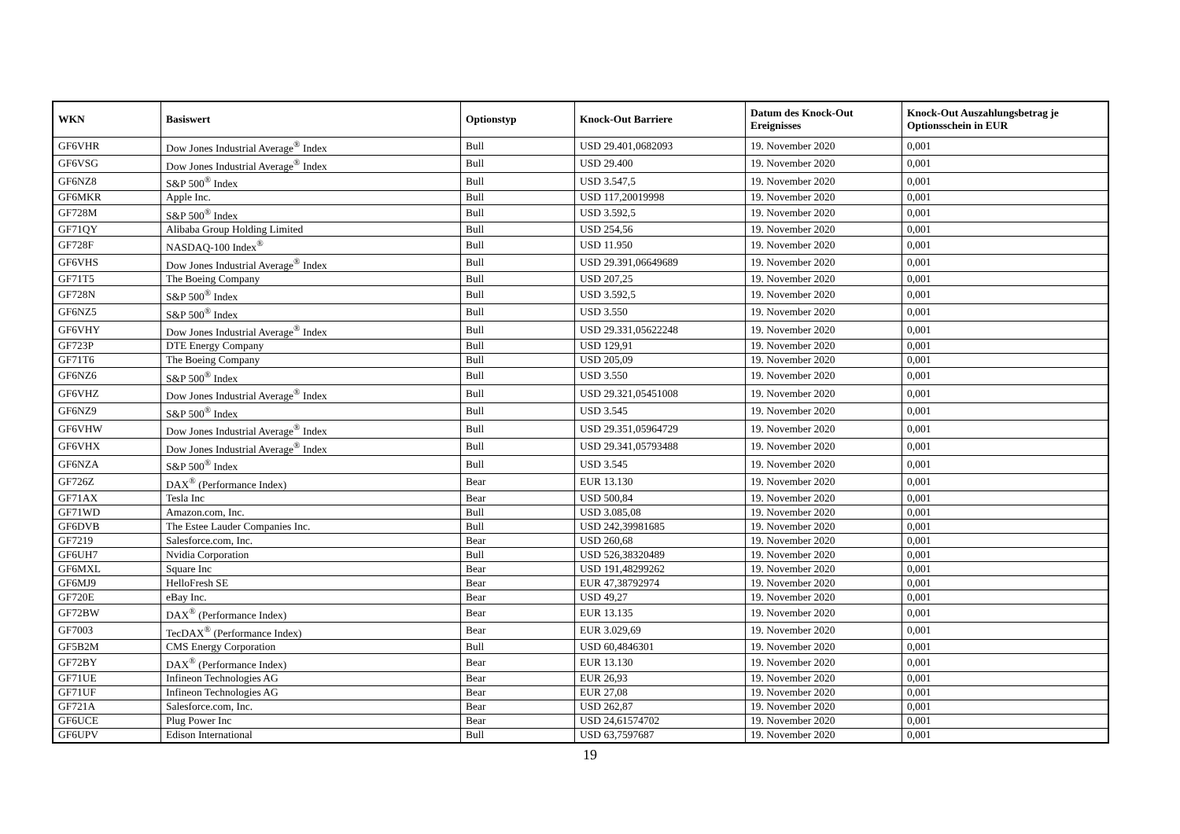| WKN | Basiswert | Optionstyp | Knock-Out Barriere | Datum des Knock-Out Ereignisses | Knock-Out Auszahlungsbetrag je Optionsschein in EUR |
| --- | --- | --- | --- | --- | --- |
| GF6VHR | Dow Jones Industrial Average<sup>®</sup> Index | Bull | USD 29.401,0682093 | 19. November 2020 | 0,001 |
| GF6VSG | Dow Jones Industrial Average<sup>®</sup> Index | Bull | USD 29.400 | 19. November 2020 | 0,001 |
| GF6NZ8 | S&P 500<sup>®</sup> Index | Bull | USD 3.547,5 | 19. November 2020 | 0,001 |
| GF6MKR | Apple Inc. | Bull | USD 117,20019998 | 19. November 2020 | 0,001 |
| GF728M | S&P 500<sup>®</sup> Index | Bull | USD 3.592,5 | 19. November 2020 | 0,001 |
| GF71QY | Alibaba Group Holding Limited | Bull | USD 254,56 | 19. November 2020 | 0,001 |
| GF728F | NASDAQ-100 Index<sup>®</sup> | Bull | USD 11.950 | 19. November 2020 | 0,001 |
| GF6VHS | Dow Jones Industrial Average<sup>®</sup> Index | Bull | USD 29.391,06649689 | 19. November 2020 | 0,001 |
| GF71T5 | The Boeing Company | Bull | USD 207,25 | 19. November 2020 | 0,001 |
| GF728N | S&P 500<sup>®</sup> Index | Bull | USD 3.592,5 | 19. November 2020 | 0,001 |
| GF6NZ5 | S&P 500<sup>®</sup> Index | Bull | USD 3.550 | 19. November 2020 | 0,001 |
| GF6VHY | Dow Jones Industrial Average<sup>®</sup> Index | Bull | USD 29.331,05622248 | 19. November 2020 | 0,001 |
| GF723P | DTE Energy Company | Bull | USD 129,91 | 19. November 2020 | 0,001 |
| GF71T6 | The Boeing Company | Bull | USD 205,09 | 19. November 2020 | 0,001 |
| GF6NZ6 | S&P 500<sup>®</sup> Index | Bull | USD 3.550 | 19. November 2020 | 0,001 |
| GF6VHZ | Dow Jones Industrial Average<sup>®</sup> Index | Bull | USD 29.321,05451008 | 19. November 2020 | 0,001 |
| GF6NZ9 | S&P 500<sup>®</sup> Index | Bull | USD 3.545 | 19. November 2020 | 0,001 |
| GF6VHW | Dow Jones Industrial Average<sup>®</sup> Index | Bull | USD 29.351,05964729 | 19. November 2020 | 0,001 |
| GF6VHX | Dow Jones Industrial Average<sup>®</sup> Index | Bull | USD 29.341,05793488 | 19. November 2020 | 0,001 |
| GF6NZA | S&P 500<sup>®</sup> Index | Bull | USD 3.545 | 19. November 2020 | 0,001 |
| GF726Z | DAX<sup>®</sup> (Performance Index) | Bear | EUR 13.130 | 19. November 2020 | 0,001 |
| GF71AX | Tesla Inc | Bear | USD 500,84 | 19. November 2020 | 0,001 |
| GF71WD | Amazon.com, Inc. | Bull | USD 3.085,08 | 19. November 2020 | 0,001 |
| GF6DVB | The Estee Lauder Companies Inc. | Bull | USD 242,39981685 | 19. November 2020 | 0,001 |
| GF7219 | Salesforce.com, Inc. | Bear | USD 260,68 | 19. November 2020 | 0,001 |
| GF6UH7 | Nvidia Corporation | Bull | USD 526,38320489 | 19. November 2020 | 0,001 |
| GF6MXL | Square Inc | Bear | USD 191,48299262 | 19. November 2020 | 0,001 |
| GF6MJ9 | HelloFresh SE | Bear | EUR 47,38792974 | 19. November 2020 | 0,001 |
| GF720E | eBay Inc. | Bear | USD 49,27 | 19. November 2020 | 0,001 |
| GF72BW | DAX<sup>®</sup> (Performance Index) | Bear | EUR 13.135 | 19. November 2020 | 0,001 |
| GF7003 | TecDAX<sup>®</sup> (Performance Index) | Bear | EUR 3.029,69 | 19. November 2020 | 0,001 |
| GF5B2M | CMS Energy Corporation | Bull | USD 60,4846301 | 19. November 2020 | 0,001 |
| GF72BY | DAX<sup>®</sup> (Performance Index) | Bear | EUR 13.130 | 19. November 2020 | 0,001 |
| GF71UE | Infineon Technologies AG | Bear | EUR 26,93 | 19. November 2020 | 0,001 |
| GF71UF | Infineon Technologies AG | Bear | EUR 27,08 | 19. November 2020 | 0,001 |
| GF721A | Salesforce.com, Inc. | Bear | USD 262,87 | 19. November 2020 | 0,001 |
| GF6UCE | Plug Power Inc | Bear | USD 24,61574702 | 19. November 2020 | 0,001 |
| GF6UPV | Edison International | Bull | USD 63,7597687 | 19. November 2020 | 0,001 |
19